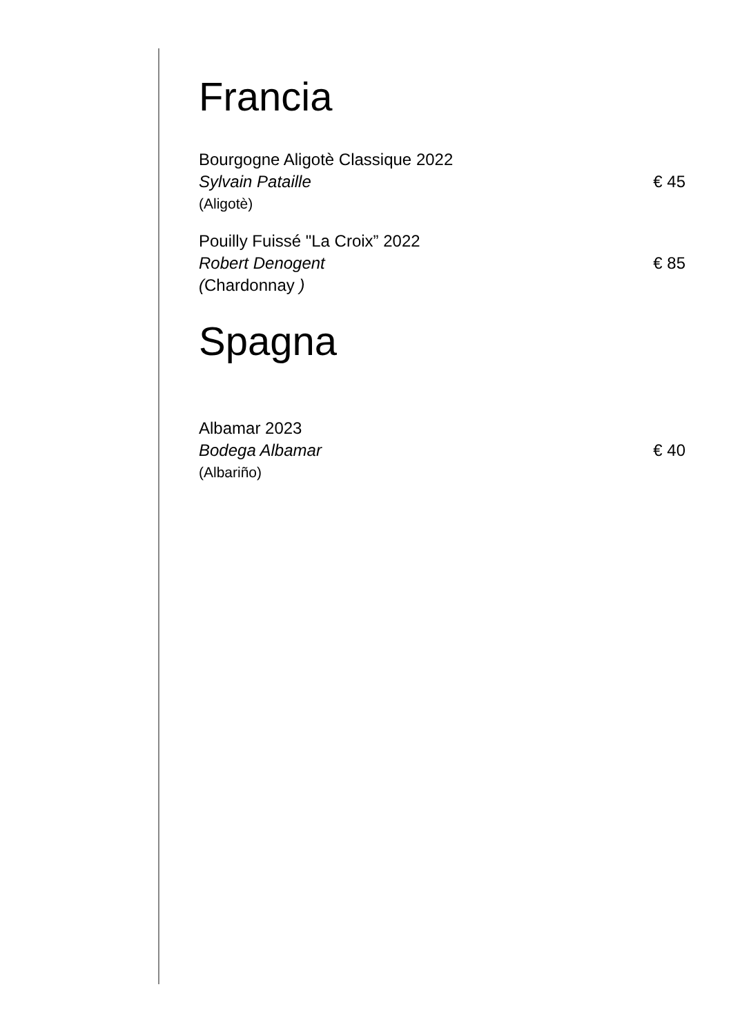Francia
Bourgogne Aligotè Classique 2022
Sylvain Pataille € 45
(Aligotè)
Pouilly Fuissé "La Croix” 2022
Robert Denogent € 85
(Chardonnay )
Spagna
Albamar 2023
Bodega Albamar € 40
(Albariño)